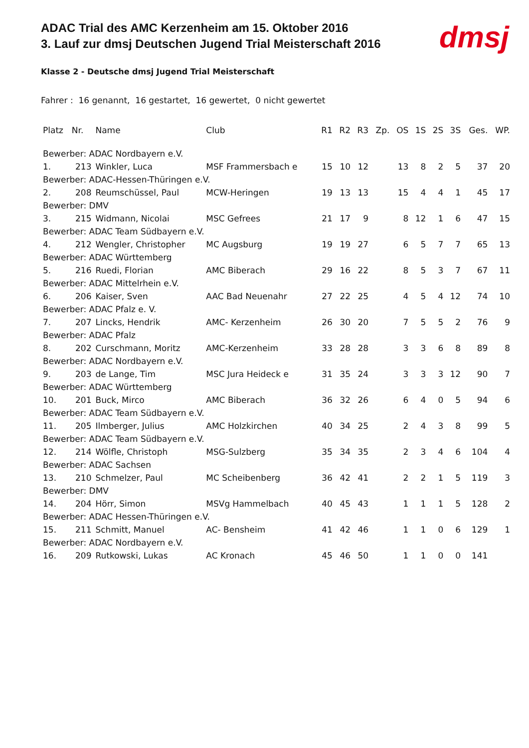dmsj
ADAC Trial des AMC Kerzenheim am 15. Oktober 2016
3. Lauf zur dmsj Deutschen Jugend Trial Meisterschaft 2016
Klasse 2 - Deutsche dmsj Jugend Trial Meisterschaft
Fahrer : 16 genannt, 16 gestartet, 16 gewertet, 0 nicht gewertet
| Platz | Nr. | Name | Club | R1 | R2 | R3 | Zp. | OS | 1S | 2S | 3S | Ges. | WP. |
| --- | --- | --- | --- | --- | --- | --- | --- | --- | --- | --- | --- | --- | --- |
| Bewerber: ADAC Nordbayern e.V. | | | | | | | | | | | | | |
| 1. | 213 | Winkler, Luca | MSF Frammersbach e | 15 | 10 | 12 | | 13 | 8 | 2 | 5 | 37 | 20 |
| Bewerber: ADAC-Hessen-Thüringen e.V. | | | | | | | | | | | | | |
| 2. | 208 | Reumschüssel, Paul | MCW-Heringen | 19 | 13 | 13 | | 15 | 4 | 4 | 1 | 45 | 17 |
| Bewerber: DMV | | | | | | | | | | | | | |
| 3. | 215 | Widmann, Nicolai | MSC Gefrees | 21 | 17 | 9 | | 8 | 12 | 1 | 6 | 47 | 15 |
| Bewerber: ADAC Team Südbayern e.V. | | | | | | | | | | | | | |
| 4. | 212 | Wengler, Christopher | MC Augsburg | 19 | 19 | 27 | | 6 | 5 | 7 | 7 | 65 | 13 |
| Bewerber: ADAC Württemberg | | | | | | | | | | | | | |
| 5. | 216 | Ruedi, Florian | AMC Biberach | 29 | 16 | 22 | | 8 | 5 | 3 | 7 | 67 | 11 |
| Bewerber: ADAC Mittelrhein e.V. | | | | | | | | | | | | | |
| 6. | 206 | Kaiser, Sven | AAC Bad Neuenahr | 27 | 22 | 25 | | 4 | 5 | 4 | 12 | 74 | 10 |
| Bewerber: ADAC Pfalz e. V. | | | | | | | | | | | | | |
| 7. | 207 | Lincks, Hendrik | AMC- Kerzenheim | 26 | 30 | 20 | | 7 | 5 | 5 | 2 | 76 | 9 |
| Bewerber: ADAC Pfalz | | | | | | | | | | | | | |
| 8. | 202 | Curschmann, Moritz | AMC-Kerzenheim | 33 | 28 | 28 | | 3 | 3 | 6 | 8 | 89 | 8 |
| Bewerber: ADAC Nordbayern e.V. | | | | | | | | | | | | | |
| 9. | 203 | de Lange, Tim | MSC Jura Heideck e | 31 | 35 | 24 | | 3 | 3 | 3 | 12 | 90 | 7 |
| Bewerber: ADAC Württemberg | | | | | | | | | | | | | |
| 10. | 201 | Buck, Mirco | AMC Biberach | 36 | 32 | 26 | | 6 | 4 | 0 | 5 | 94 | 6 |
| Bewerber: ADAC Team Südbayern e.V. | | | | | | | | | | | | | |
| 11. | 205 | Ilmberger, Julius | AMC Holzkirchen | 40 | 34 | 25 | | 2 | 4 | 3 | 8 | 99 | 5 |
| Bewerber: ADAC Team Südbayern e.V. | | | | | | | | | | | | | |
| 12. | 214 | Wölfle, Christoph | MSG-Sulzberg | 35 | 34 | 35 | | 2 | 3 | 4 | 6 | 104 | 4 |
| Bewerber: ADAC Sachsen | | | | | | | | | | | | | |
| 13. | 210 | Schmelzer, Paul | MC Scheibenberg | 36 | 42 | 41 | | 2 | 2 | 1 | 5 | 119 | 3 |
| Bewerber: DMV | | | | | | | | | | | | | |
| 14. | 204 | Hörr, Simon | MSVg Hammelbach | 40 | 45 | 43 | | 1 | 1 | 1 | 5 | 128 | 2 |
| Bewerber: ADAC Hessen-Thüringen e.V. | | | | | | | | | | | | | |
| 15. | 211 | Schmitt, Manuel | AC- Bensheim | 41 | 42 | 46 | | 1 | 1 | 0 | 6 | 129 | 1 |
| Bewerber: ADAC Nordbayern e.V. | | | | | | | | | | | | | |
| 16. | 209 | Rutkowski, Lukas | AC Kronach | 45 | 46 | 50 | | 1 | 1 | 0 | 0 | 141 | |